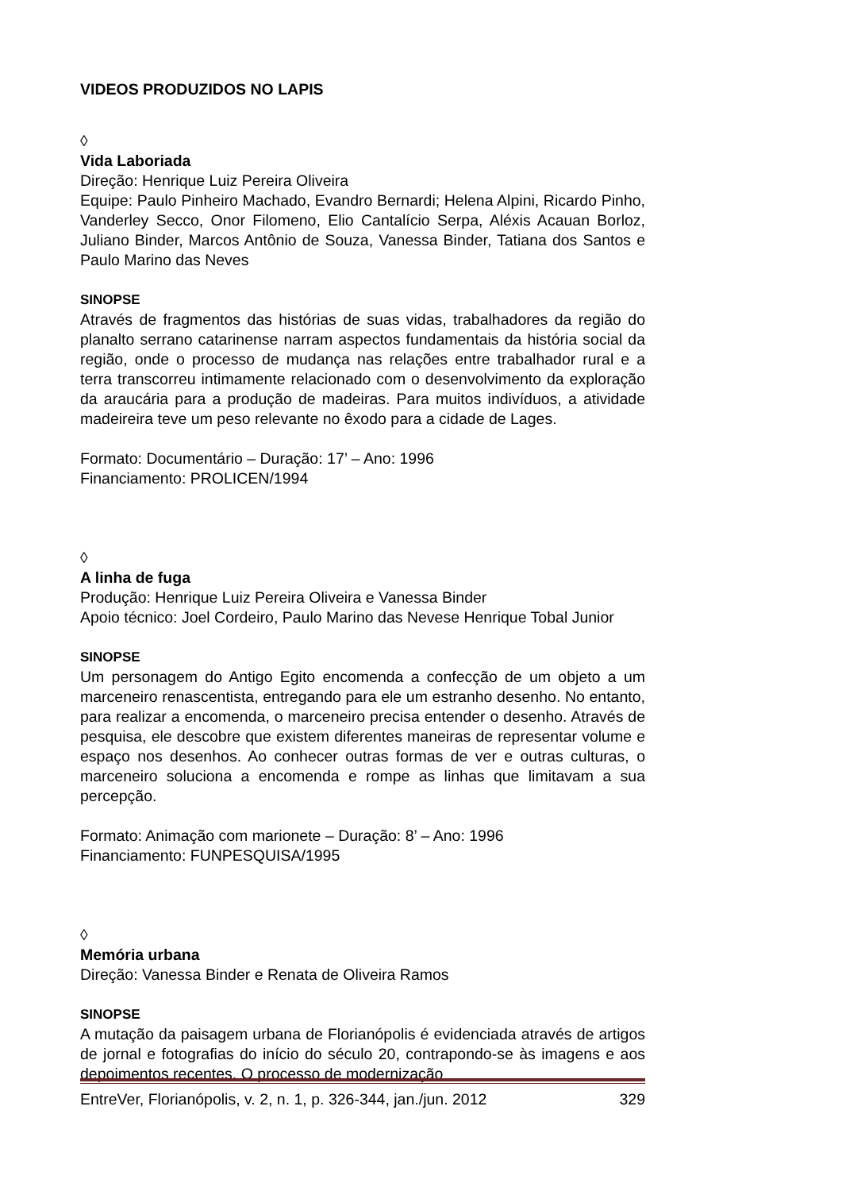VIDEOS PRODUZIDOS NO LAPIS
◊
Vida Laboriada
Direção: Henrique Luiz Pereira Oliveira
Equipe: Paulo Pinheiro Machado, Evandro Bernardi; Helena Alpini, Ricardo Pinho, Vanderley Secco, Onor Filomeno, Elio Cantalício Serpa, Aléxis Acauan Borloz, Juliano Binder, Marcos Antônio de Souza, Vanessa Binder, Tatiana dos Santos e Paulo Marino das Neves
SINOPSE
Através de fragmentos das histórias de suas vidas, trabalhadores da região do planalto serrano catarinense narram aspectos fundamentais da história social da região, onde o processo de mudança nas relações entre trabalhador rural e a terra transcorreu intimamente relacionado com o desenvolvimento da exploração da araucária para a produção de madeiras. Para muitos indivíduos, a atividade madeireira teve um peso relevante no êxodo para a cidade de Lages.
Formato: Documentário – Duração: 17’ – Ano: 1996
Financiamento: PROLICEN/1994
◊
A linha de fuga
Produção: Henrique Luiz Pereira Oliveira e Vanessa Binder
Apoio técnico: Joel Cordeiro, Paulo Marino das Nevese Henrique Tobal Junior
SINOPSE
Um personagem do Antigo Egito encomenda a confecção de um objeto a um marceneiro renascentista, entregando para ele um estranho desenho. No entanto, para realizar a encomenda, o marceneiro precisa entender o desenho. Através de pesquisa, ele descobre que existem diferentes maneiras de representar volume e espaço nos desenhos. Ao conhecer outras formas de ver e outras culturas, o marceneiro soluciona a encomenda e rompe as linhas que limitavam a sua percepção.
Formato: Animação com marionete – Duração: 8’ – Ano: 1996
Financiamento: FUNPESQUISA/1995
◊
Memória urbana
Direção: Vanessa Binder e Renata de Oliveira Ramos
SINOPSE
A mutação da paisagem urbana de Florianópolis é evidenciada através de artigos de jornal e fotografias do início do século 20, contrapondo-se às imagens e aos depoimentos recentes. O processo de modernização
EntreVer, Florianópolis, v. 2, n. 1, p. 326-344, jan./jun. 2012 329